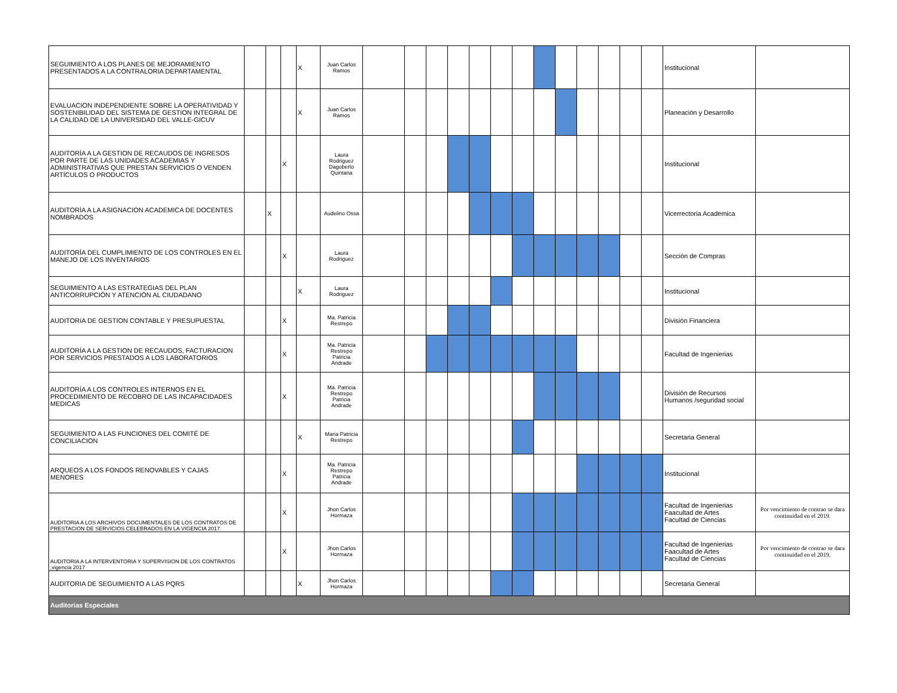| SEGUIMIENTO A LOS PLANES DE MEJORAMIENTO PRESENTADOS A LA CONTRALORIA DEPARTAMENTAL | | | | X | Juan Carlos Ramos | | | | | | | | | | | | | | Institucional | |
| EVALUACION INDEPENDIENTE SOBRE LA OPERATIVIDAD Y SOSTENIBILIDAD DEL SISTEMA DE GESTION INTEGRAL DE LA CALIDAD DE LA UNIVERSIDAD DEL VALLE-GICUV | | | | X | Juan Carlos Ramos | | | | | | | | | | | | | | Planeación y Desarrollo | |
| AUDITORÍA A LA GESTION DE RECAUDOS DE INGRESOS POR PARTE DE LAS UNIDADES ACADEMIAS Y ADMINISTRATIVAS QUE PRESTAN SERVICIOS O VENDEN ARTÍCULOS O PRODUCTOS | | | X | | Laura Rodriguez Dagoberto Quintana | | | | | | | | | | | | | | Institucional | |
| AUDITORÍA A LA ASIGNACION ACADEMICA DE DOCENTES NOMBRADOS | | X | | | Audelino Ossa | | | | | | | | | | | | | | Vicerrectoria Academica | |
| AUDITORÍA DEL CUMPLIMIENTO DE LOS CONTROLES EN EL MANEJO DE LOS INVENTARIOS | | | X | | Laura Rodriguez | | | | | | | | | | | | | | Sección de Compras | |
| SEGUIMIENTO A LAS ESTRATEGIAS DEL PLAN ANTICORRUPCIÓN Y ATENCIÓN AL CIUDADANO | | | | X | Laura Rodriguez | | | | | | | | | | | | | | Institucional | |
| AUDITORíA DE GESTION CONTABLE Y PRESUPUESTAL | | | X | | Ma. Patricia Restrepo | | | | | | | | | | | | | | División Financiera | |
| AUDITORÍA A LA GESTION DE RECAUDOS, FACTURACION POR SERVICIOS PRESTADOS A LOS LABORATORIOS | | | X | | Ma. Patricia Restrepo Patricia Andrade | | | | | | | | | | | | | | Facultad de Ingenierias | |
| AUDITORÍA A LOS CONTROLES INTERNOS EN EL PROCEDIMIENTO DE RECOBRO DE LAS INCAPACIDADES MEDICAS | | | X | | Ma. Patricia Restrepo Patricia Andrade | | | | | | | | | | | | | | División de Recursos Humanos /seguridad social | |
| SEGUIMIENTO A LAS FUNCIONES DEL COMITÉ DE CONCILIACION | | | | X | Maria Patricia Restrepo | | | | | | | | | | | | | | Secretaria General | |
| ARQUEOS A LOS FONDOS RENOVABLES Y CAJAS MENORES | | | X | | Ma. Patricia Restrepo Patricia Andrade | | | | | | | | | | | | | | Institucional | |
| AUDITORIA A LOS ARCHIVOS DOCUMENTALES DE LOS CONTRATOS DE PRESTACION DE SERVICIOS CELEBRADOS EN LA VIGENCIA 2017. | | | X | | Jhon Carlos Hormaza | | | | | | | | | | | | | | Facultad de Ingenierias Faacultad de Artes Facultad de Ciencias | Por vencimiento de contrao se dara continuidad en el 2019. |
| AUDITORIA A LA INTERVENTORIA Y SUPERVISION DE LOS CONTRATOS ,vigencia 2017 | | | X | | Jhon Carlos Hormaza | | | | | | | | | | | | | | Facultad de Ingenierias Faacultad de Artes Facultad de Ciencias | Por vencimiento de contrao se dara continuidad en el 2019. |
| AUDITORIA DE SEGUIMIENTO A LAS PQRS | | | | X | Jhon Carlos Hormaza | | | | | | | | | | | | | | Secretaria General | |
| Auditorias Especiales | | | | | | | | | | | | | | | | | | | | |